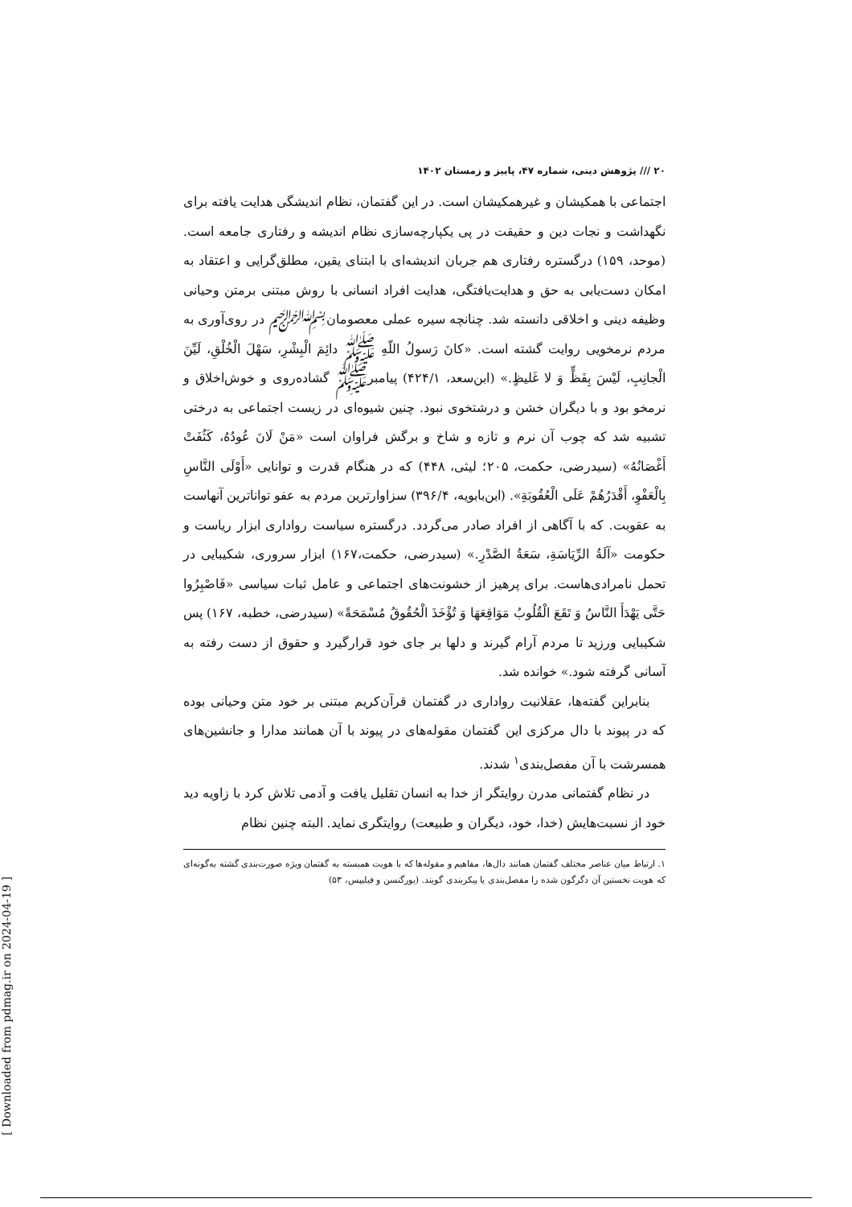۲۰ /// پژوهش دینی، شماره ۴۷، پاییز و زمستان ۱۴۰۲
اجتماعی با همکیشان و غیرهمکیشان است. در این گفتمان، نظام اندیشگی هدایت یافته برای نگهداشت و نجات دین و حقیقت در پی یکپارچه‌سازی نظام اندیشه و رفتاری جامعه است. (موحد، ۱۵۹) درگستره رفتاری هم جربان اندیشه‌ای با ابتنای یقین، مطلق‌گرایی و اعتقاد به امکان دست‌یابی به حق و هدایت‌یافتگی، هدایت افراد انسانی با روش مبتنی برمتن وحیانی وظیفه دینی و اخلاقی دانسته شد. چنانچه سیره عملی معصومان﷽ در روی‌آوری به مردم نرمخویی روایت گشته است. «کانَ رَسولُ اللّهِ ﷺ دائِمَ الْبِشْرِ، سَهْلَ الْخُلْقِ، لَیِّنَ الْجانِبِ، لَیْسَ بِفَظٍّ وَ لا غَلیظٍ.» (ابن‌سعد، ۴۲۴/۱) پیامبرﷺ گشاده‌روی و خوش‌اخلاق و نرمخو بود و با دیگران خشن و درشتخوی نبود. چنین شیوه‌ای در زیست اجتماعی به درختی تشبیه شد که چوب آن نرم و تازه و شاخ و برگش فراوان است «مَنْ لَانَ عُودُهُ، کَثُفَتْ أَغْصَانُهُ» (سیدرضی، حکمت، ۲۰۵؛ لیثی، ۴۴۸) که در هنگام قدرت و توانایی «أَوْلَی النَّاسِ بِالْعَفْوِ، أَقْدَرُهُمْ عَلَی الْعُقُوبَةِ». (ابن‌بابویه، ۳۹۶/۴) سزاوارترین مردم به عفو تواناترین آنهاست به عقوبت. که با آگاهی از افراد صادر می‌گردد. درگستره سیاست رواداری ابزار ریاست و حکومت «آلَةُ الرِّیَاسَةِ، سَعَةُ الصَّدْرِ.» (سیدرضی، حکمت،۱۶۷) ابزار سروری، شکیبایی در تحمل نامرادی‌هاست. برای پرهیز از خشونت‌های اجتماعی و عامل ثبات سیاسی «فَاصْبِرُوا حَتَّی یَهْدَأَ النَّاسُ وَ تَقَعَ الْقُلُوبُ مَوَاقِعَهَا وَ تُؤْخَذَ الْحُقُوقُ مُسْمَحَةً» (سیدرضی، خطبه، ۱۶۷) پس شکیبایی ورزید تا مردم آرام گیرند و دلها بر جای خود قرارگیرد و حقوق از دست رفته به آسانی گرفته شود.» خوانده شد.
بنابراین گفته‌ها، عقلانیت رواداری در گفتمان قرآن‌کریم مبتنی بر خود متن وحیانی بوده که در پیوند با دال مرکزی این گفتمان مقوله‌های در پیوند با آن همانند مدارا و جانشین‌های همسرشت با آن مفصل‌بندی<sup>۱</sup> شدند.
در نظام گفتمانی مدرن روایتگر از خدا به انسان تقلیل یافت و آدمی تلاش کرد با زاویه دید خود از نسبت‌هایش (خدا، خود، دیگران و طبیعت) روایتگری نماید. البته چنین نظام
۱. ارتباط میان عناصر مختلف گفتمان همانند دال‌ها، مفاهیم و مقوله‌ها که با هویت همبسته به گفتمان ویژه صورت‌بندی گشته به‌گونه‌ای که هویت نخستین آن دگرگون شده را مفصل‌بندی یا پیکربندی گویند. (یورگنسن و فیلیپس، ۵۳)
[ Downloaded from pdmag.ir on 2024-04-19 ]